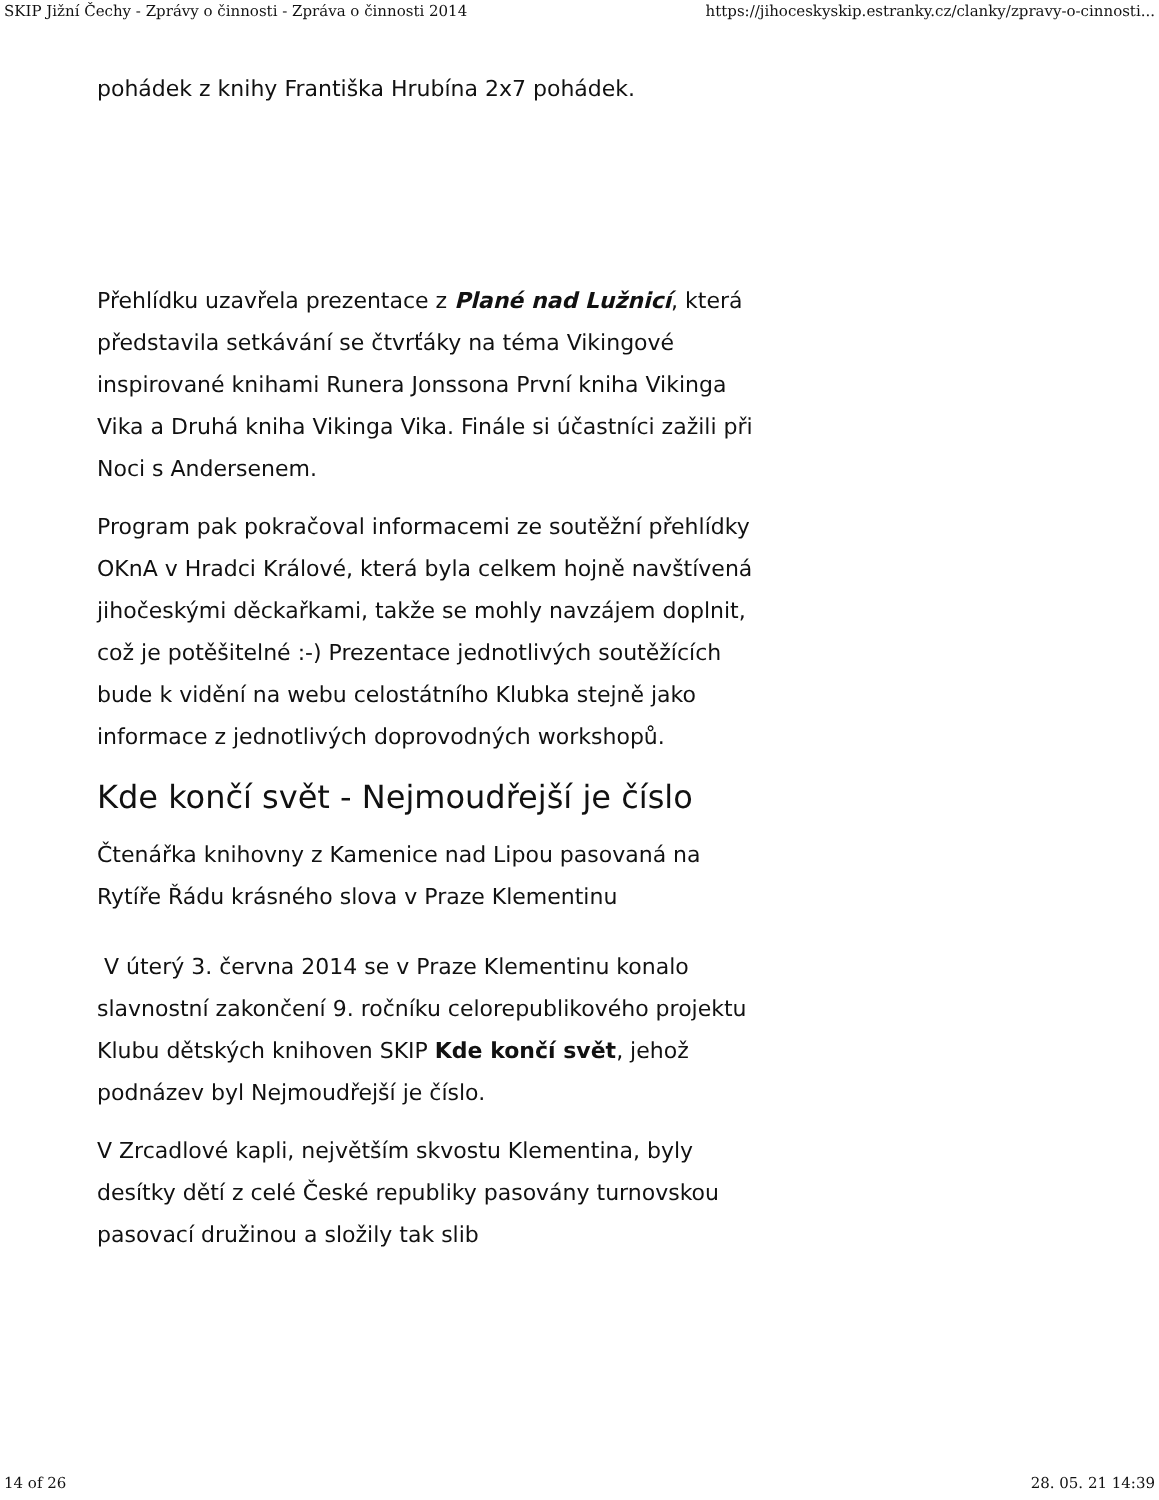SKIP Jižní Čechy - Zprávy o činnosti - Zpráva o činnosti 2014 https://jihoceskyskip.estranky.cz/clanky/zpravy-o-cinnosti...
pohádek z knihy Františka Hrubína 2x7 pohádek.
Přehlídku uzavřela prezentace z Plané nad Lužnicí, která představila setkávání se čtvrťáky na téma Vikingové inspirované knihami Runera Jonssona První kniha Vikinga Vika a Druhá kniha Vikinga Vika. Finále si účastníci zažili při Noci s Andersenem.
Program pak pokračoval informacemi ze soutěžní přehlídky OKnA v Hradci Králové, která byla celkem hojně navštívená jihočeskými děckařkami, takže se mohly navzájem doplnit, což je potěšitelné :-) Prezentace jednotlivých soutěžících bude k vidění na webu celostátního Klubka stejně jako informace z jednotlivých doprovodných workshopů.
Kde končí svět - Nejmoudřejší je číslo
Čtenářka knihovny z Kamenice nad Lipou pasovaná na Rytíře Řádu krásného slova v Praze Klementinu
V úterý 3. června 2014 se v Praze Klementinu konalo slavnostní zakončení 9. ročníku celorepublikového projektu Klubu dětských knihoven SKIP Kde končí svět, jehož podnázev byl Nejmoudřejší je číslo.
V Zrcadlové kapli, největším skvostu Klementina, byly desítky dětí z celé České republiky pasovány turnovskou pasovací družinou a složily tak slib
14 of 26 28. 05. 21 14:39